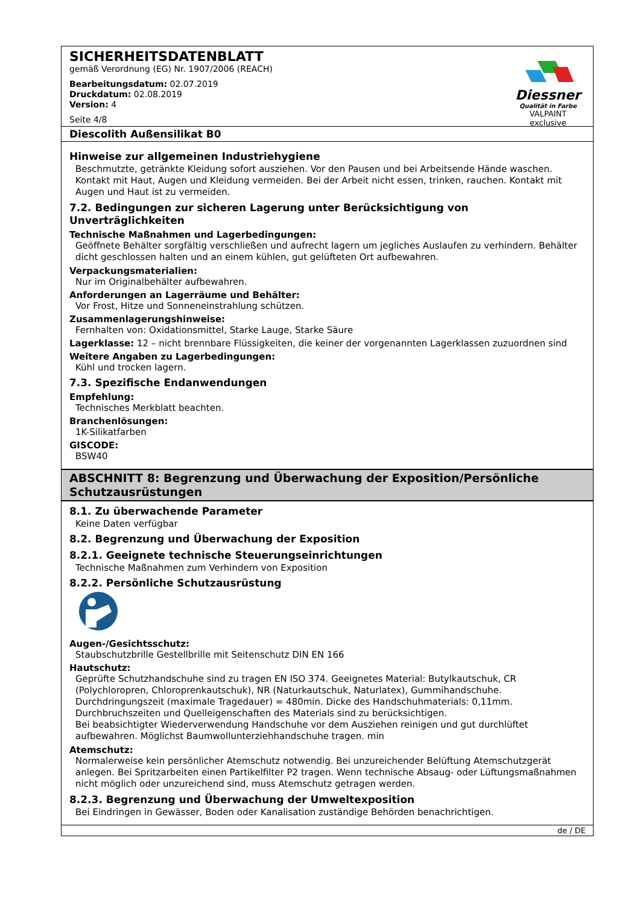SICHERHEITSDATENBLATT
gemäß Verordnung (EG) Nr. 1907/2006 (REACH)
Bearbeitungsdatum: 02.07.2019
Druckdatum: 02.08.2019
Version: 4
Seite 4/8
Diessner
Qualität in Farbe
VALPAINT exclusive
Diescolith Außensilikat B0
Hinweise zur allgemeinen Industriehygiene
Beschmutzte, getränkte Kleidung sofort ausziehen. Vor den Pausen und bei Arbeitsende Hände waschen. Kontakt mit Haut, Augen und Kleidung vermeiden. Bei der Arbeit nicht essen, trinken, rauchen. Kontakt mit Augen und Haut ist zu vermeiden.
7.2. Bedingungen zur sicheren Lagerung unter Berücksichtigung von Unverträglichkeiten
Technische Maßnahmen und Lagerbedingungen:
Geöffnete Behälter sorgfältig verschließen und aufrecht lagern um jegliches Auslaufen zu verhindern. Behälter dicht geschlossen halten und an einem kühlen, gut gelüfteten Ort aufbewahren.
Verpackungsmaterialien:
Nur im Originalbehälter aufbewahren.
Anforderungen an Lagerräume und Behälter:
Vor Frost, Hitze und Sonneneinstrahlung schützen.
Zusammenlagerungshinweise:
Fernhalten von: Oxidationsmittel, Starke Lauge, Starke Säure
Lagerklasse: 12 – nicht brennbare Flüssigkeiten, die keiner der vorgenannten Lagerklassen zuzuordnen sind
Weitere Angaben zu Lagerbedingungen:
Kühl und trocken lagern.
7.3. Spezifische Endanwendungen
Empfehlung:
Technisches Merkblatt beachten.
Branchenlösungen:
1K-Silikatfarben
GISCODE:
BSW40
ABSCHNITT 8: Begrenzung und Überwachung der Exposition/Persönliche Schutzausrüstungen
8.1. Zu überwachende Parameter
Keine Daten verfügbar
8.2. Begrenzung und Überwachung der Exposition
8.2.1. Geeignete technische Steuerungseinrichtungen
Technische Maßnahmen zum Verhindern von Exposition
8.2.2. Persönliche Schutzausrüstung
Augen-/Gesichtsschutz:
Staubschutzbrille Gestellbrille mit Seitenschutz DIN EN 166
Hautschutz:
Geprüfte Schutzhandschuhe sind zu tragen EN ISO 374. Geeignetes Material: Butylkautschuk, CR (Polychloropren, Chloroprenkautschuk), NR (Naturkautschuk, Naturlatex), Gummihandschuhe. Durchdringungszeit (maximale Tragedauer) = 480min. Dicke des Handschuhmaterials: 0,11mm. Durchbruchszeiten und Quelleigenschaften des Materials sind zu berücksichtigen.
Bei beabsichtigter Wiederverwendung Handschuhe vor dem Ausziehen reinigen und gut durchlüftet aufbewahren. Möglichst Baumwollunterziehhandschuhe tragen. min
Atemschutz:
Normalerweise kein persönlicher Atemschutz notwendig. Bei unzureichender Belüftung Atemschutzgerät anlegen. Bei Spritzarbeiten einen Partikelfilter P2 tragen. Wenn technische Absaug- oder Lüftungsmaßnahmen nicht möglich oder unzureichend sind, muss Atemschutz getragen werden.
8.2.3. Begrenzung und Überwachung der Umweltexposition
Bei Eindringen in Gewässer, Boden oder Kanalisation zuständige Behörden benachrichtigen.
de / DE